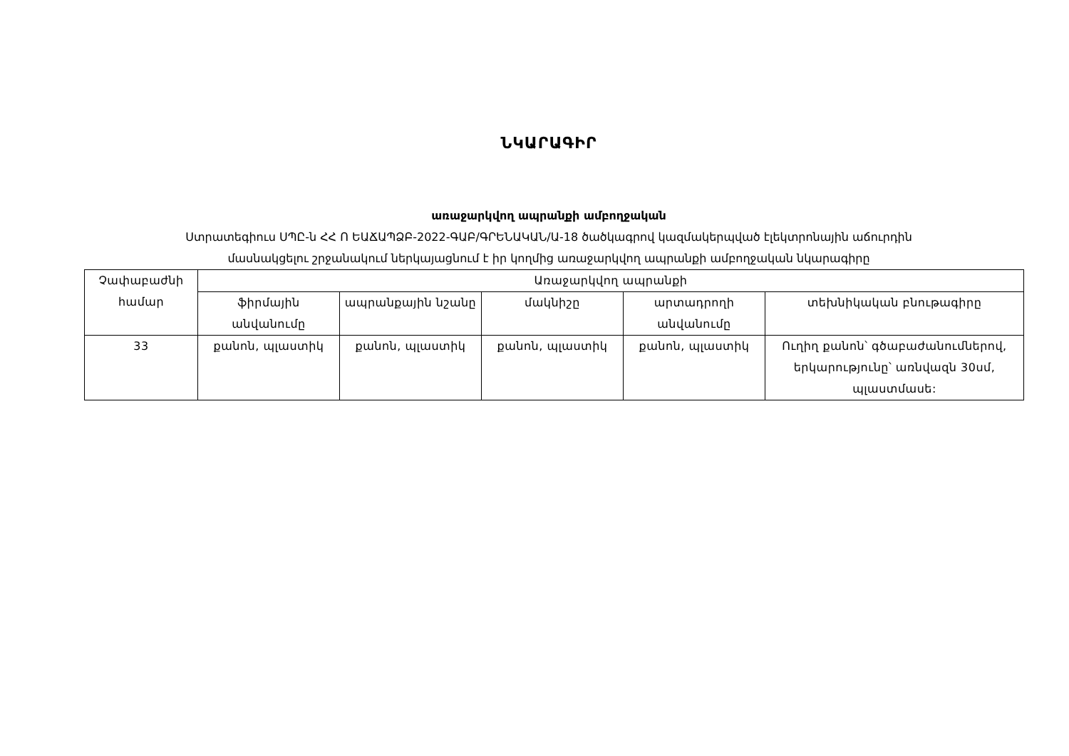ՆԿԱՐԱԳԻՐ
առաջարկվող ապրանքի ամբողջական
Ստրատեգիուս ՍՊԸ-ն ՀՀ Ո ԵԱՃԱՊՁԲ-2022-ԳԱԲ/ԳՐԵՆԱԿԱՆ/Ա-18 ծածկագրով կազմակերպված էլեկտրոնային աճուրդին
մասնակցելու շրջանակում ներկայացնում է իր կողմից առաջարկվող ապրանքի ամբողջական նկարագիրը
| Չափաբաժնի համար | Առաջարկվող ապրանքի | | | | |
| --- | --- | --- | --- | --- | --- |
| | ֆիրմային անվանումը | ապրանքային նշանը | մակնիշը | արտադրողի անվանումը | տեխնիկական բնութագիրը |
| 33 | քանոն, պլաստիկ | քանոն, պլաստիկ | քանոն, պլաստիկ | քանոն, պլաստիկ | Ուղիղ քանոն՝ գծաբաժանումներով, երկարությունը՝ առնվազն 30սմ, պլաստմասե: |